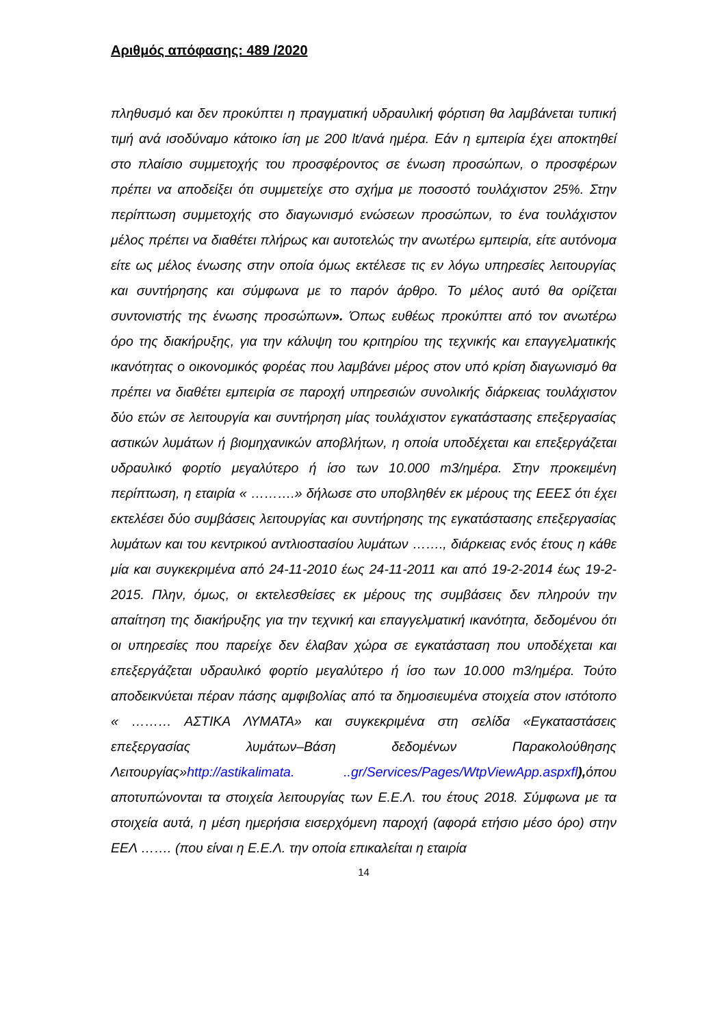Αριθμός απόφασης: 489 /2020
πληθυσμό και δεν προκύπτει η πραγματική υδραυλική φόρτιση θα λαμβάνεται τυπική τιμή ανά ισοδύναμο κάτοικο ίση με 200 lt/ανά ημέρα. Εάν η εμπειρία έχει αποκτηθεί στο πλαίσιο συμμετοχής του προσφέροντος σε ένωση προσώπων, ο προσφέρων πρέπει να αποδείξει ότι συμμετείχε στο σχήμα με ποσοστό τουλάχιστον 25%. Στην περίπτωση συμμετοχής στο διαγωνισμό ενώσεων προσώπων, το ένα τουλάχιστον μέλος πρέπει να διαθέτει πλήρως και αυτοτελώς την ανωτέρω εμπειρία, είτε αυτόνομα είτε ως μέλος ένωσης στην οποία όμως εκτέλεσε τις εν λόγω υπηρεσίες λειτουργίας και συντήρησης και σύμφωνα με το παρόν άρθρο. Το μέλος αυτό θα ορίζεται συντονιστής της ένωσης προσώπων». Όπως ευθέως προκύπτει από τον ανωτέρω όρο της διακήρυξης, για την κάλυψη του κριτηρίου της τεχνικής και επαγγελματικής ικανότητας ο οικονομικός φορέας που λαμβάνει μέρος στον υπό κρίση διαγωνισμό θα πρέπει να διαθέτει εμπειρία σε παροχή υπηρεσιών συνολικής διάρκειας τουλάχιστον δύο ετών σε λειτουργία και συντήρηση μίας τουλάχιστον εγκατάστασης επεξεργασίας αστικών λυμάτων ή βιομηχανικών αποβλήτων, η οποία υποδέχεται και επεξεργάζεται υδραυλικό φορτίο μεγαλύτερο ή ίσο των 10.000 m3/ημέρα. Στην προκειμένη περίπτωση, η εταιρία « ……….» δήλωσε στο υποβληθέν εκ μέρους της ΕΕΕΣ ότι έχει εκτελέσει δύο συμβάσεις λειτουργίας και συντήρησης της εγκατάστασης επεξεργασίας λυμάτων και του κεντρικού αντλιοστασίου λυμάτων ……., διάρκειας ενός έτους η κάθε μία και συγκεκριμένα από 24-11-2010 έως 24-11-2011 και από 19-2-2014 έως 19-2-2015. Πλην, όμως, οι εκτελεσθείσες εκ μέρους της συμβάσεις δεν πληρούν την απαίτηση της διακήρυξης για την τεχνική και επαγγελματική ικανότητα, δεδομένου ότι οι υπηρεσίες που παρείχε δεν έλαβαν χώρα σε εγκατάσταση που υποδέχεται και επεξεργάζεται υδραυλικό φορτίο μεγαλύτερο ή ίσο των 10.000 m3/ημέρα. Τούτο αποδεικνύεται πέραν πάσης αμφιβολίας από τα δημοσιευμένα στοιχεία στον ιστότοπο « ……… ΑΣΤΙΚΑ ΛΥΜΑΤΑ» και συγκεκριμένα στη σελίδα «Εγκαταστάσεις επεξεργασίας λυμάτων–Βάση δεδομένων Παρακολούθησης Λειτουργίας»http://astikalimata. ..gr/Services/Pages/WtpViewApp.aspxfl), όπου αποτυπώνονται τα στοιχεία λειτουργίας των Ε.Ε.Λ. του έτους 2018. Σύμφωνα με τα στοιχεία αυτά, η μέση ημερήσια εισερχόμενη παροχή (αφορά ετήσιο μέσο όρο) στην ΕΕΛ ……. (που είναι η Ε.Ε.Λ. την οποία επικαλείται η εταιρία
14